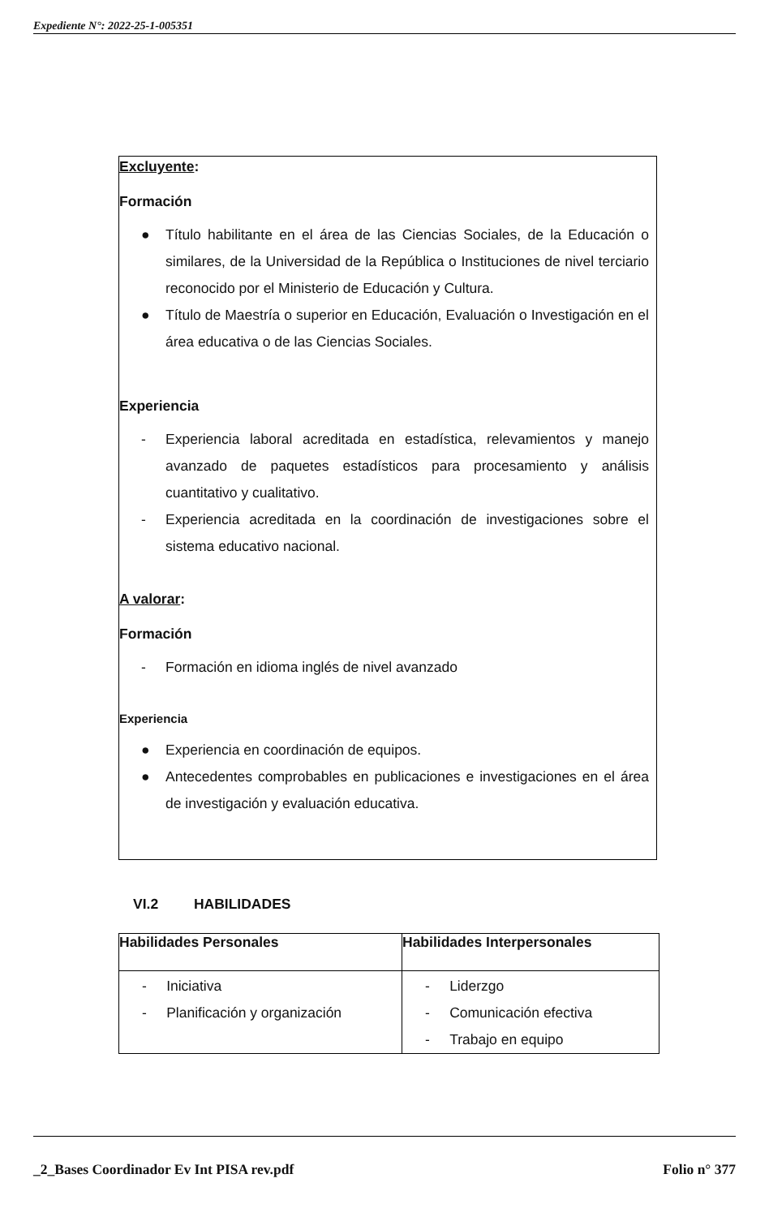Expediente N°: 2022-25-1-005351
Excluyente:
Formación
● Título habilitante en el área de las Ciencias Sociales, de la Educación o similares, de la Universidad de la República o Instituciones de nivel terciario reconocido por el Ministerio de Educación y Cultura.
● Título de Maestría o superior en Educación, Evaluación o Investigación en el área educativa o de las Ciencias Sociales.
Experiencia
- Experiencia laboral acreditada en estadística, relevamientos y manejo avanzado de paquetes estadísticos para procesamiento y análisis cuantitativo y cualitativo.
- Experiencia acreditada en la coordinación de investigaciones sobre el sistema educativo nacional.
A valorar:
Formación
- Formación en idioma inglés de nivel avanzado
Experiencia
● Experiencia en coordinación de equipos.
● Antecedentes comprobables en publicaciones e investigaciones en el área de investigación y evaluación educativa.
VI.2 HABILIDADES
| Habilidades Personales | Habilidades Interpersonales |
| --- | --- |
| - Iniciativa - Planificación y organización | - Liderzgo - Comunicación efectiva - Trabajo en equipo |
_2_Bases Coordinador Ev Int PISA rev.pdf Folio n° 377